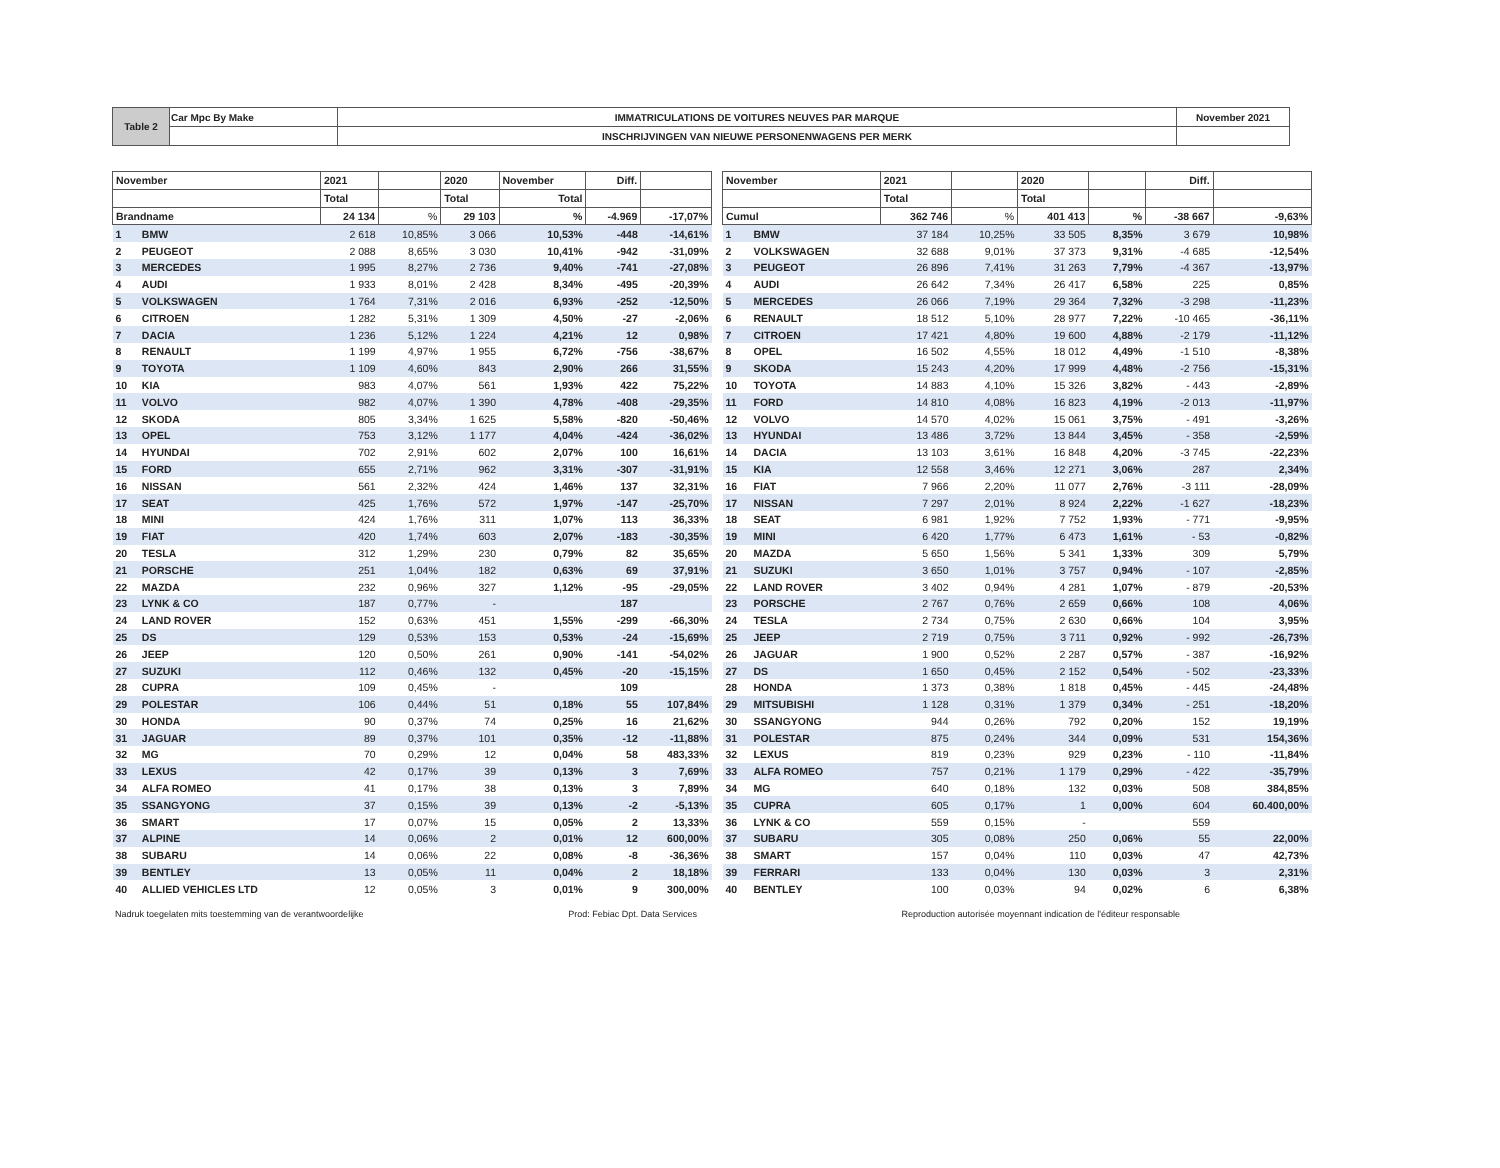| Table 2 | Car Mpc By Make | IMMATRICULATIONS DE VOITURES NEUVES PAR MARQUE | November 2021 |
| | | INSCHRIJVINGEN VAN NIEUWE PERSONENWAGENS PER MERK | |
| November | | 2021 | | 2020 | November | Diff. | |
| --- | --- | --- | --- | --- | --- | --- | --- |
| | | Total | | Total | Total | | |
| Brandname | | 24 134 | % | 29 103 | % | -4.969 | -17,07% |
| 1 | BMW | 2 618 | 10,85% | 3 066 | 10,53% | -448 | -14,61% |
| 2 | PEUGEOT | 2 088 | 8,65% | 3 030 | 10,41% | -942 | -31,09% |
| 3 | MERCEDES | 1 995 | 8,27% | 2 736 | 9,40% | -741 | -27,08% |
| 4 | AUDI | 1 933 | 8,01% | 2 428 | 8,34% | -495 | -20,39% |
| 5 | VOLKSWAGEN | 1 764 | 7,31% | 2 016 | 6,93% | -252 | -12,50% |
| 6 | CITROEN | 1 282 | 5,31% | 1 309 | 4,50% | -27 | -2,06% |
| 7 | DACIA | 1 236 | 5,12% | 1 224 | 4,21% | 12 | 0,98% |
| 8 | RENAULT | 1 199 | 4,97% | 1 955 | 6,72% | -756 | -38,67% |
| 9 | TOYOTA | 1 109 | 4,60% | 843 | 2,90% | 266 | 31,55% |
| 10 | KIA | 983 | 4,07% | 561 | 1,93% | 422 | 75,22% |
| 11 | VOLVO | 982 | 4,07% | 1 390 | 4,78% | -408 | -29,35% |
| 12 | SKODA | 805 | 3,34% | 1 625 | 5,58% | -820 | -50,46% |
| 13 | OPEL | 753 | 3,12% | 1 177 | 4,04% | -424 | -36,02% |
| 14 | HYUNDAI | 702 | 2,91% | 602 | 2,07% | 100 | 16,61% |
| 15 | FORD | 655 | 2,71% | 962 | 3,31% | -307 | -31,91% |
| 16 | NISSAN | 561 | 2,32% | 424 | 1,46% | 137 | 32,31% |
| 17 | SEAT | 425 | 1,76% | 572 | 1,97% | -147 | -25,70% |
| 18 | MINI | 424 | 1,76% | 311 | 1,07% | 113 | 36,33% |
| 19 | FIAT | 420 | 1,74% | 603 | 2,07% | -183 | -30,35% |
| 20 | TESLA | 312 | 1,29% | 230 | 0,79% | 82 | 35,65% |
| 21 | PORSCHE | 251 | 1,04% | 182 | 0,63% | 69 | 37,91% |
| 22 | MAZDA | 232 | 0,96% | 327 | 1,12% | -95 | -29,05% |
| 23 | LYNK & CO | 187 | 0,77% | - | | 187 | |
| 24 | LAND ROVER | 152 | 0,63% | 451 | 1,55% | -299 | -66,30% |
| 25 | DS | 129 | 0,53% | 153 | 0,53% | -24 | -15,69% |
| 26 | JEEP | 120 | 0,50% | 261 | 0,90% | -141 | -54,02% |
| 27 | SUZUKI | 112 | 0,46% | 132 | 0,45% | -20 | -15,15% |
| 28 | CUPRA | 109 | 0,45% | - | | 109 | |
| 29 | POLESTAR | 106 | 0,44% | 51 | 0,18% | 55 | 107,84% |
| 30 | HONDA | 90 | 0,37% | 74 | 0,25% | 16 | 21,62% |
| 31 | JAGUAR | 89 | 0,37% | 101 | 0,35% | -12 | -11,88% |
| 32 | MG | 70 | 0,29% | 12 | 0,04% | 58 | 483,33% |
| 33 | LEXUS | 42 | 0,17% | 39 | 0,13% | 3 | 7,69% |
| 34 | ALFA ROMEO | 41 | 0,17% | 38 | 0,13% | 3 | 7,89% |
| 35 | SSANGYONG | 37 | 0,15% | 39 | 0,13% | -2 | -5,13% |
| 36 | SMART | 17 | 0,07% | 15 | 0,05% | 2 | 13,33% |
| 37 | ALPINE | 14 | 0,06% | 2 | 0,01% | 12 | 600,00% |
| 38 | SUBARU | 14 | 0,06% | 22 | 0,08% | -8 | -36,36% |
| 39 | BENTLEY | 13 | 0,05% | 11 | 0,04% | 2 | 18,18% |
| 40 | ALLIED VEHICLES LTD | 12 | 0,05% | 3 | 0,01% | 9 | 300,00% |
| November | | 2021 | | 2020 | | Diff. | |
| --- | --- | --- | --- | --- | --- | --- | --- |
| | | Total | | Total | | | |
| Cumul | | 362 746 | % | 401 413 | % | -38 667 | -9,63% |
| 1 | BMW | 37 184 | 10,25% | 33 505 | 8,35% | 3 679 | 10,98% |
| 2 | VOLKSWAGEN | 32 688 | 9,01% | 37 373 | 9,31% | -4 685 | -12,54% |
| 3 | PEUGEOT | 26 896 | 7,41% | 31 263 | 7,79% | -4 367 | -13,97% |
| 4 | AUDI | 26 642 | 7,34% | 26 417 | 6,58% | 225 | 0,85% |
| 5 | MERCEDES | 26 066 | 7,19% | 29 364 | 7,32% | -3 298 | -11,23% |
| 6 | RENAULT | 18 512 | 5,10% | 28 977 | 7,22% | -10 465 | -36,11% |
| 7 | CITROEN | 17 421 | 4,80% | 19 600 | 4,88% | -2 179 | -11,12% |
| 8 | OPEL | 16 502 | 4,55% | 18 012 | 4,49% | -1 510 | -8,38% |
| 9 | SKODA | 15 243 | 4,20% | 17 999 | 4,48% | -2 756 | -15,31% |
| 10 | TOYOTA | 14 883 | 4,10% | 15 326 | 3,82% | - 443 | -2,89% |
| 11 | FORD | 14 810 | 4,08% | 16 823 | 4,19% | -2 013 | -11,97% |
| 12 | VOLVO | 14 570 | 4,02% | 15 061 | 3,75% | - 491 | -3,26% |
| 13 | HYUNDAI | 13 486 | 3,72% | 13 844 | 3,45% | - 358 | -2,59% |
| 14 | DACIA | 13 103 | 3,61% | 16 848 | 4,20% | -3 745 | -22,23% |
| 15 | KIA | 12 558 | 3,46% | 12 271 | 3,06% | 287 | 2,34% |
| 16 | FIAT | 7 966 | 2,20% | 11 077 | 2,76% | -3 111 | -28,09% |
| 17 | NISSAN | 7 297 | 2,01% | 8 924 | 2,22% | -1 627 | -18,23% |
| 18 | SEAT | 6 981 | 1,92% | 7 752 | 1,93% | - 771 | -9,95% |
| 19 | MINI | 6 420 | 1,77% | 6 473 | 1,61% | - 53 | -0,82% |
| 20 | MAZDA | 5 650 | 1,56% | 5 341 | 1,33% | 309 | 5,79% |
| 21 | SUZUKI | 3 650 | 1,01% | 3 757 | 0,94% | - 107 | -2,85% |
| 22 | LAND ROVER | 3 402 | 0,94% | 4 281 | 1,07% | - 879 | -20,53% |
| 23 | PORSCHE | 2 767 | 0,76% | 2 659 | 0,66% | 108 | 4,06% |
| 24 | TESLA | 2 734 | 0,75% | 2 630 | 0,66% | 104 | 3,95% |
| 25 | JEEP | 2 719 | 0,75% | 3 711 | 0,92% | - 992 | -26,73% |
| 26 | JAGUAR | 1 900 | 0,52% | 2 287 | 0,57% | - 387 | -16,92% |
| 27 | DS | 1 650 | 0,45% | 2 152 | 0,54% | - 502 | -23,33% |
| 28 | HONDA | 1 373 | 0,38% | 1 818 | 0,45% | - 445 | -24,48% |
| 29 | MITSUBISHI | 1 128 | 0,31% | 1 379 | 0,34% | - 251 | -18,20% |
| 30 | SSANGYONG | 944 | 0,26% | 792 | 0,20% | 152 | 19,19% |
| 31 | POLESTAR | 875 | 0,24% | 344 | 0,09% | 531 | 154,36% |
| 32 | LEXUS | 819 | 0,23% | 929 | 0,23% | - 110 | -11,84% |
| 33 | ALFA ROMEO | 757 | 0,21% | 1 179 | 0,29% | - 422 | -35,79% |
| 34 | MG | 640 | 0,18% | 132 | 0,03% | 508 | 384,85% |
| 35 | CUPRA | 605 | 0,17% | 1 | 0,00% | 604 | 60.400,00% |
| 36 | LYNK & CO | 559 | 0,15% | - | | 559 | |
| 37 | SUBARU | 305 | 0,08% | 250 | 0,06% | 55 | 22,00% |
| 38 | SMART | 157 | 0,04% | 110 | 0,03% | 47 | 42,73% |
| 39 | FERRARI | 133 | 0,04% | 130 | 0,03% | 3 | 2,31% |
| 40 | BENTLEY | 100 | 0,03% | 94 | 0,02% | 6 | 6,38% |
Nadruk toegelaten mits toestemming van de verantwoordelijke Prod: Febiac Dpt. Data Services Reproduction autorisée moyennant indication de l'éditeur responsable